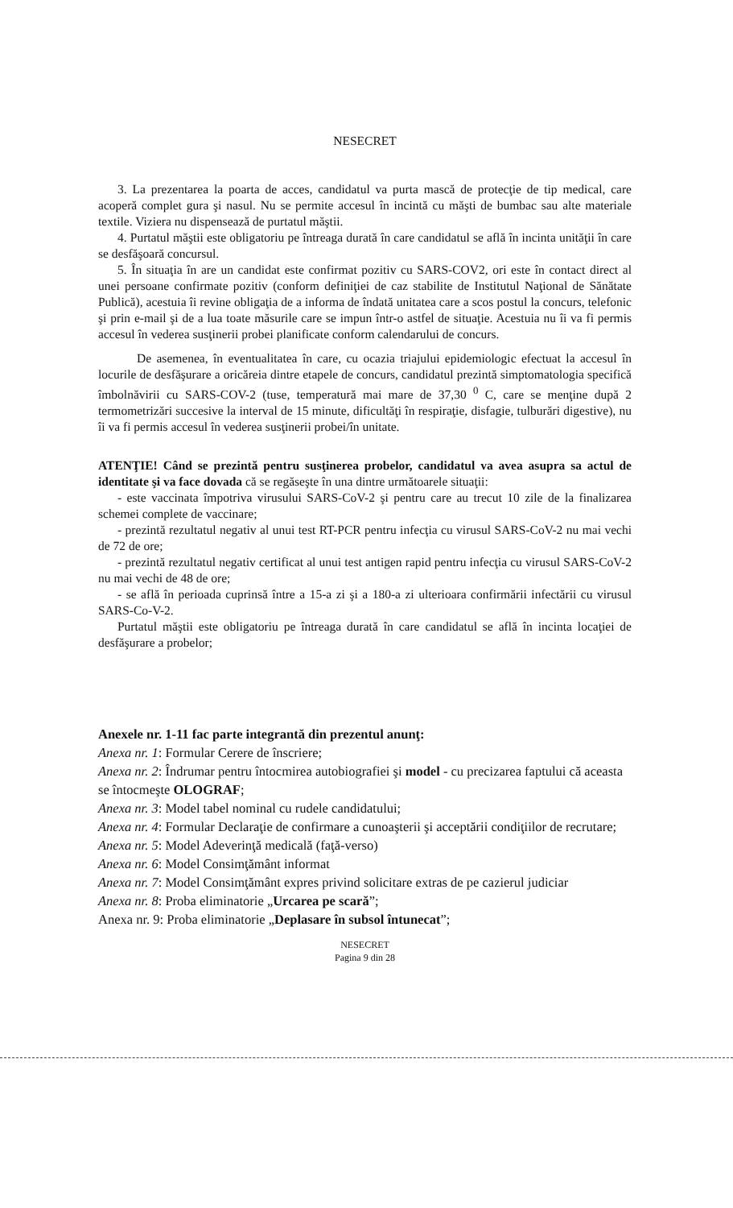NESECRET
3. La prezentarea la poarta de acces, candidatul va purta mască de protecţie de tip medical, care acoperă complet gura şi nasul. Nu se permite accesul în incintă cu măşti de bumbac sau alte materiale textile. Viziera nu dispensează de purtatul măştii.
4. Purtatul măştii este obligatoriu pe întreaga durată în care candidatul se află în incinta unităţii în care se desfăşoară concursul.
5. În situaţia în are un candidat este confirmat pozitiv cu SARS-COV2, ori este în contact direct al unei persoane confirmate pozitiv (conform definiţiei de caz stabilite de Institutul Naţional de Sănătate Publică), acestuia îi revine obligaţia de a informa de îndată unitatea care a scos postul la concurs, telefonic şi prin e-mail şi de a lua toate măsurile care se impun într-o astfel de situaţie. Acestuia nu îi va fi permis accesul în vederea susţinerii probei planificate conform calendarului de concurs.
De asemenea, în eventualitatea în care, cu ocazia triajului epidemiologic efectuat la accesul în locurile de desfăşurare a oricăreia dintre etapele de concurs, candidatul prezintă simptomatologia specifică îmbolnăvirii cu SARS-COV-2 (tuse, temperatură mai mare de 37,30 <sup>0</sup> C, care se menţine după 2 termometrizări succesive la interval de 15 minute, dificultăţi în respiraţie, disfagie, tulburări digestive), nu îi va fi permis accesul în vederea susţinerii probei/în unitate.
ATENŢIE! Când se prezintă pentru susţinerea probelor, candidatul va avea asupra sa actul de identitate şi va face dovada că se regăseşte în una dintre următoarele situaţii:
- este vaccinata împotriva virusului SARS-CoV-2 şi pentru care au trecut 10 zile de la finalizarea schemei complete de vaccinare;
- prezintă rezultatul negativ al unui test RT-PCR pentru infecţia cu virusul SARS-CoV-2 nu mai vechi de 72 de ore;
- prezintă rezultatul negativ certificat al unui test antigen rapid pentru infecţia cu virusul SARS-CoV-2 nu mai vechi de 48 de ore;
- se află în perioada cuprinsă între a 15-a zi şi a 180-a zi ulterioara confirmării infectării cu virusul SARS-Co-V-2.
Purtatul măştii este obligatoriu pe întreaga durată în care candidatul se află în incinta locaţiei de desfăşurare a probelor;
Anexele nr. 1-11 fac parte integrantă din prezentul anunţ:
Anexa nr. 1: Formular Cerere de înscriere;
Anexa nr. 2: Îndrumar pentru întocmirea autobiografiei şi model - cu precizarea faptului că aceasta se întocmeşte OLOGRAF;
Anexa nr. 3: Model tabel nominal cu rudele candidatului;
Anexa nr. 4: Formular Declaraţie de confirmare a cunoaşterii şi acceptării condiţiilor de recrutare;
Anexa nr. 5: Model Adeverinţă medicală (faţă-verso)
Anexa nr. 6: Model Consimţământ informat
Anexa nr. 7: Model Consimţământ expres privind solicitare extras de pe cazierul judiciar
Anexa nr. 8: Proba eliminatorie „Urcarea pe scară”;
Anexa nr. 9: Proba eliminatorie „Deplasare în subsol întunecat”;
NESECRET
Pagina 9 din 28